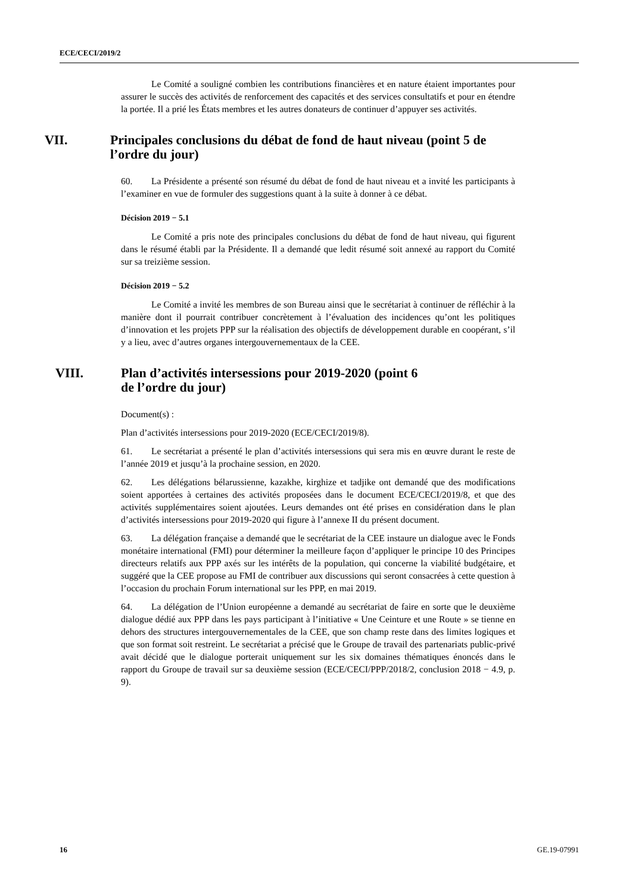ECE/CECI/2019/2
Le Comité a souligné combien les contributions financières et en nature étaient importantes pour assurer le succès des activités de renforcement des capacités et des services consultatifs et pour en étendre la portée. Il a prié les États membres et les autres donateurs de continuer d’appuyer ses activités.
VII. Principales conclusions du débat de fond de haut niveau (point 5 de l’ordre du jour)
60. La Présidente a présenté son résumé du débat de fond de haut niveau et a invité les participants à l’examiner en vue de formuler des suggestions quant à la suite à donner à ce débat.
Décision 2019 − 5.1
Le Comité a pris note des principales conclusions du débat de fond de haut niveau, qui figurent dans le résumé établi par la Présidente. Il a demandé que ledit résumé soit annexé au rapport du Comité sur sa treizième session.
Décision 2019 − 5.2
Le Comité a invité les membres de son Bureau ainsi que le secrétariat à continuer de réfléchir à la manière dont il pourrait contribuer concrètement à l’évaluation des incidences qu’ont les politiques d’innovation et les projets PPP sur la réalisation des objectifs de développement durable en coopérant, s’il y a lieu, avec d’autres organes intergouvernementaux de la CEE.
VIII. Plan d’activités intersessions pour 2019-2020 (point 6
de l’ordre du jour)
Document(s) :
Plan d’activités intersessions pour 2019-2020 (ECE/CECI/2019/8).
61. Le secrétariat a présenté le plan d’activités intersessions qui sera mis en œuvre durant le reste de l’année 2019 et jusqu’à la prochaine session, en 2020.
62. Les délégations bélarussienne, kazakhe, kirghize et tadjike ont demandé que des modifications soient apportées à certaines des activités proposées dans le document ECE/CECI/2019/8, et que des activités supplémentaires soient ajoutées. Leurs demandes ont été prises en considération dans le plan d’activités intersessions pour 2019-2020 qui figure à l’annexe II du présent document.
63. La délégation française a demandé que le secrétariat de la CEE instaure un dialogue avec le Fonds monétaire international (FMI) pour déterminer la meilleure façon d’appliquer le principe 10 des Principes directeurs relatifs aux PPP axés sur les intérêts de la population, qui concerne la viabilité budgétaire, et suggéré que la CEE propose au FMI de contribuer aux discussions qui seront consacrées à cette question à l’occasion du prochain Forum international sur les PPP, en mai 2019.
64. La délégation de l’Union européenne a demandé au secrétariat de faire en sorte que le deuxième dialogue dédié aux PPP dans les pays participant à l’initiative « Une Ceinture et une Route » se tienne en dehors des structures intergouvernementales de la CEE, que son champ reste dans des limites logiques et que son format soit restreint. Le secrétariat a précisé que le Groupe de travail des partenariats public-privé avait décidé que le dialogue porterait uniquement sur les six domaines thématiques énoncés dans le rapport du Groupe de travail sur sa deuxième session (ECE/CECI/PPP/2018/2, conclusion 2018 − 4.9, p. 9).
16 GE.19-07991